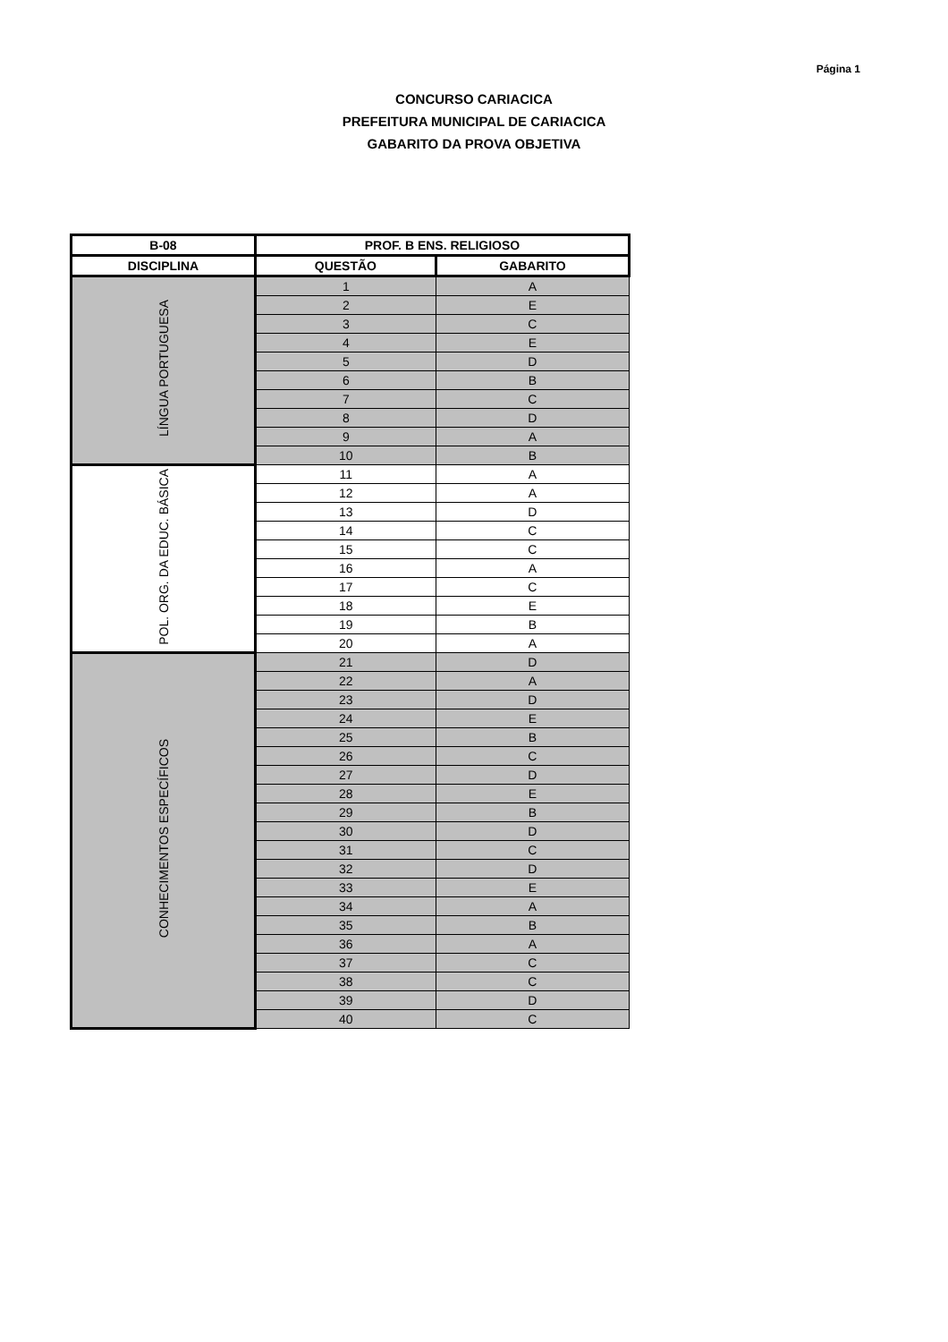Página 1
CONCURSO CARIACICA
PREFEITURA MUNICIPAL DE CARIACICA
GABARITO DA PROVA OBJETIVA
| B-08 | PROF. B ENS. RELIGIOSO | |
| --- | --- | --- |
| DISCIPLINA | QUESTÃO | GABARITO |
| LÍNGUA PORTUGUESA | 1 | A |
| | 2 | E |
| | 3 | C |
| | 4 | E |
| | 5 | D |
| | 6 | B |
| | 7 | C |
| | 8 | D |
| | 9 | A |
| | 10 | B |
| POL. ORG. DA EDUC. BÁSICA | 11 | A |
| | 12 | A |
| | 13 | D |
| | 14 | C |
| | 15 | C |
| | 16 | A |
| | 17 | C |
| | 18 | E |
| | 19 | B |
| | 20 | A |
| CONHECIMENTOS ESPECÍFICOS | 21 | D |
| | 22 | A |
| | 23 | D |
| | 24 | E |
| | 25 | B |
| | 26 | C |
| | 27 | D |
| | 28 | E |
| | 29 | B |
| | 30 | D |
| | 31 | C |
| | 32 | D |
| | 33 | E |
| | 34 | A |
| | 35 | B |
| | 36 | A |
| | 37 | C |
| | 38 | C |
| | 39 | D |
| | 40 | C |